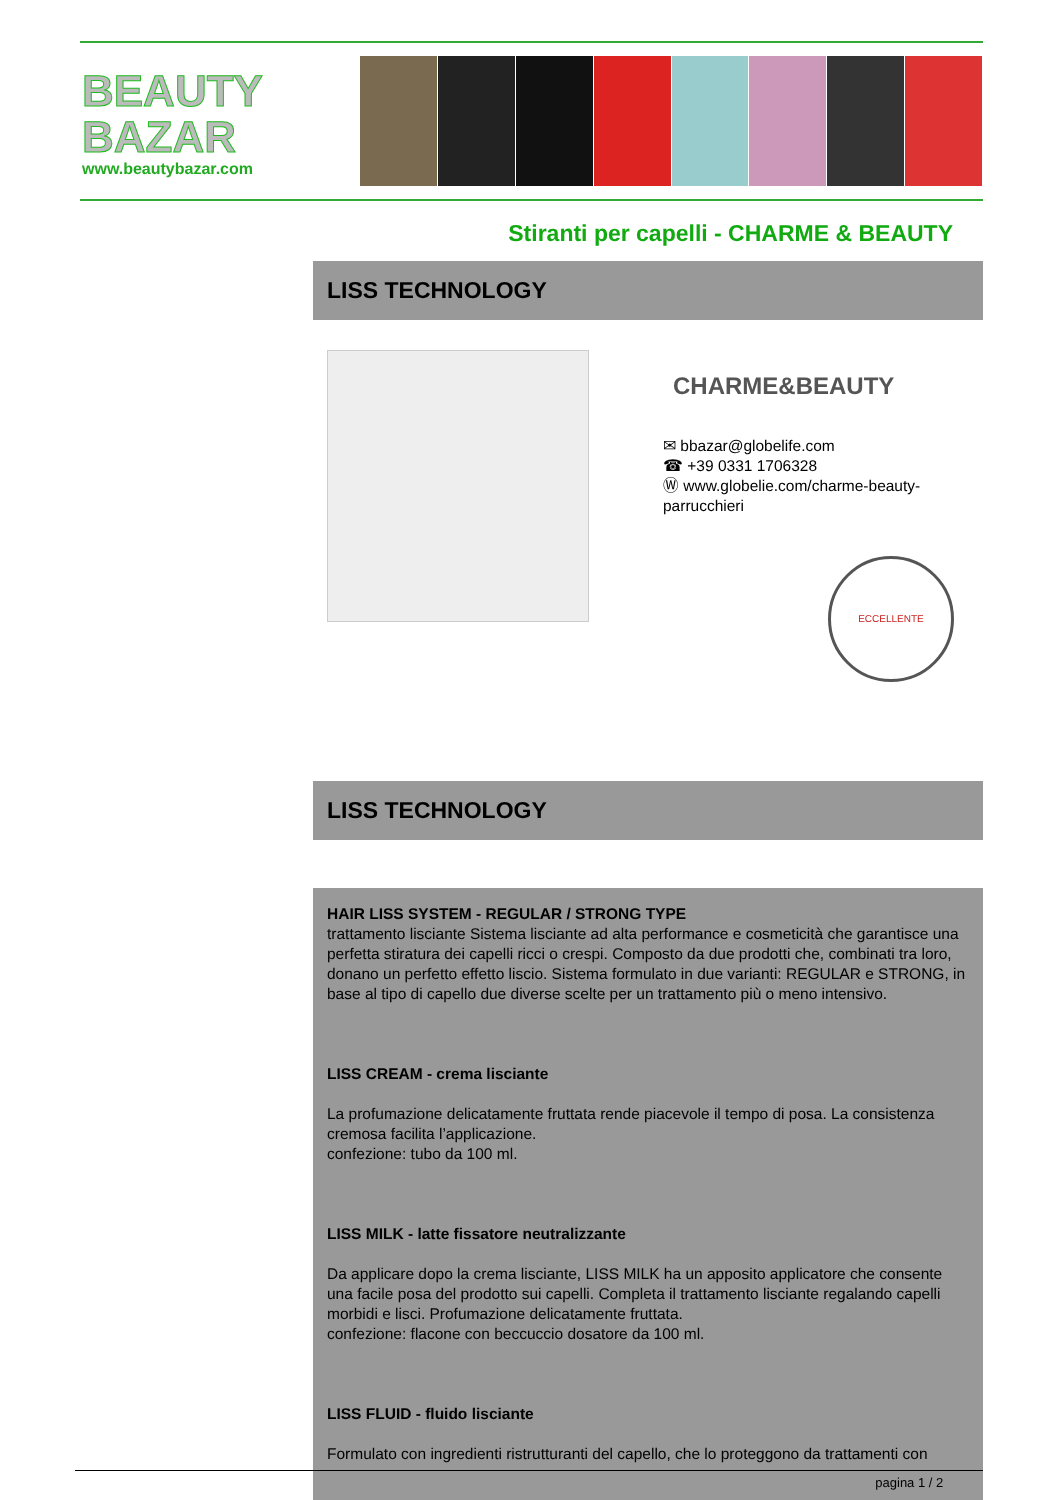BEAUTY
BAZAR
www.beautybazar.com
Stiranti per capelli - CHARME & BEAUTY
LISS TECHNOLOGY
CHARME&BEAUTY
✉ bbazar@globelife.com
☎ +39 0331 1706328
Ⓦ www.globelie.com/charme-beauty-
parrucchieri
ECCELLENTE
LISS TECHNOLOGY
HAIR LISS SYSTEM - REGULAR / STRONG TYPE
trattamento lisciante Sistema lisciante ad alta performance e cosmeticità che garantisce una perfetta stiratura dei capelli ricci o crespi. Composto da due prodotti che, combinati tra loro, donano un perfetto effetto liscio. Sistema formulato in due varianti: REGULAR e STRONG, in base al tipo di capello due diverse scelte per un trattamento più o meno intensivo.
LISS CREAM - crema lisciante
La profumazione delicatamente fruttata rende piacevole il tempo di posa. La consistenza cremosa facilita l’applicazione.
confezione: tubo da 100 ml.
LISS MILK - latte fissatore neutralizzante
Da applicare dopo la crema lisciante, LISS MILK ha un apposito applicatore che consente una facile posa del prodotto sui capelli. Completa il trattamento lisciante regalando capelli morbidi e lisci. Profumazione delicatamente fruttata.
confezione: flacone con beccuccio dosatore da 100 ml.
LISS FLUID - fluido lisciante
Formulato con ingredienti ristrutturanti del capello, che lo proteggono da trattamenti con
pagina 1 / 2